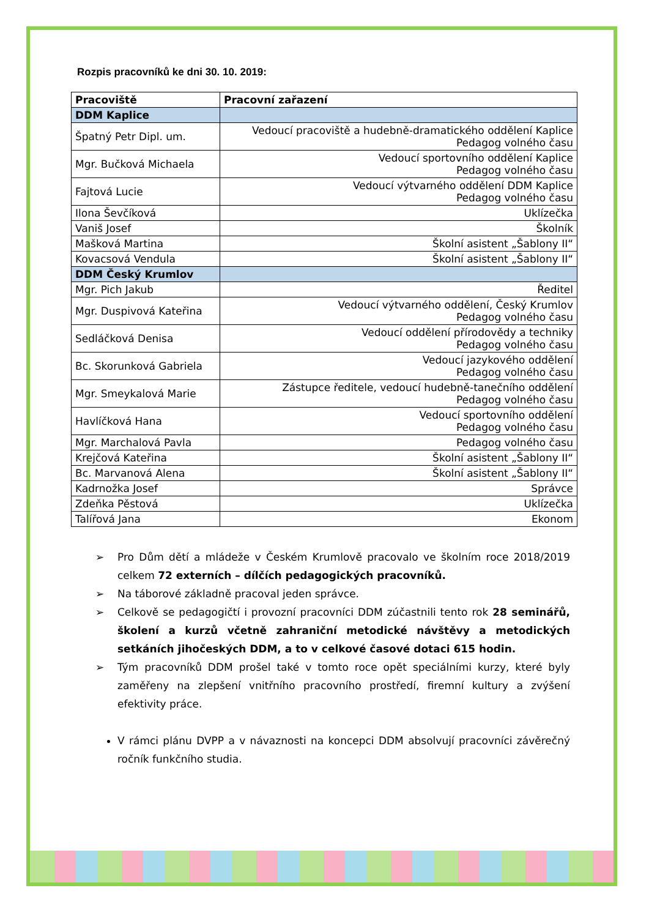Rozpis pracovníků ke dni 30. 10. 2019:
| Pracoviště | Pracovní zařazení |
| --- | --- |
| DDM Kaplice | |
| Špatný Petr Dipl. um. | Vedoucí pracoviště a hudebně-dramatického oddělení Kaplice Pedagog volného času |
| Mgr. Bučková Michaela | Vedoucí sportovního oddělení Kaplice Pedagog volného času |
| Fajtová Lucie | Vedoucí výtvarného oddělení DDM Kaplice Pedagog volného času |
| Ilona Ševčíková | Uklízečka |
| Vaniš Josef | Školník |
| Mašková Martina | Školní asistent „Šablony II“ |
| Kovacsová Vendula | Školní asistent „Šablony II“ |
| DDM Český Krumlov | |
| Mgr. Pich Jakub | Ředitel |
| Mgr. Duspivová Kateřina | Vedoucí výtvarného oddělení, Český Krumlov Pedagog volného času |
| Sedláčková Denisa | Vedoucí oddělení přírodovědy a techniky Pedagog volného času |
| Bc. Skorunková Gabriela | Vedoucí jazykového oddělení Pedagog volného času |
| Mgr. Smeykalová Marie | Zástupce ředitele, vedoucí hudebně-tanečního oddělení Pedagog volného času |
| Havlíčková Hana | Vedoucí sportovního oddělení Pedagog volného času |
| Mgr. Marchalová Pavla | Pedagog volného času |
| Krejčová Kateřina | Školní asistent „Šablony II“ |
| Bc. Marvanová Alena | Školní asistent „Šablony II“ |
| Kadrnožka Josef | Správce |
| Zdeňka Pěstová | Uklízečka |
| Talířová Jana | Ekonom |
➢ Pro Dům dětí a mládeže v Českém Krumlově pracovalo ve školním roce 2018/2019 celkem 72 externích – dílčích pedagogických pracovníků.
➢ Na táborové základně pracoval jeden správce.
➢ Celkově se pedagogičtí i provozní pracovníci DDM zúčastnili tento rok 28 seminářů, školení a kurzů včetně zahraniční metodické návštěvy a metodických setkáních jihočeských DDM, a to v celkové časové dotaci 615 hodin.
➢ Tým pracovníků DDM prošel také v tomto roce opět speciálními kurzy, které byly zaměřeny na zlepšení vnitřního pracovního prostředí, firemní kultury a zvýšení efektivity práce.
V rámci plánu DVPP a v návaznosti na koncepci DDM absolvují pracovníci závěrečný ročník funkčního studia.